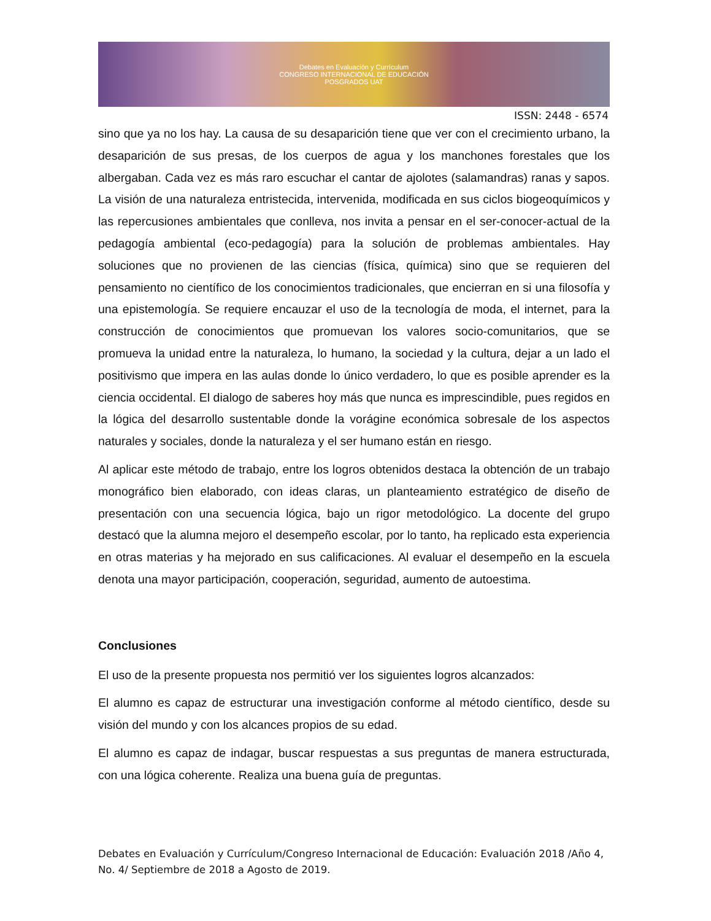Debates en Evaluación y Currículum
CONGRESO INTERNACIONAL DE EDUCACIÓN
POSGRADOS UAT
ISSN: 2448 - 6574
sino que ya no los hay. La causa de su desaparición tiene que ver con el crecimiento urbano, la desaparición de sus presas, de los cuerpos de agua y los manchones forestales que los albergaban. Cada vez es más raro escuchar el cantar de ajolotes (salamandras) ranas y sapos. La visión de una naturaleza entristecida, intervenida, modificada en sus ciclos biogeoquímicos y las repercusiones ambientales que conlleva, nos invita a pensar en el ser-conocer-actual de la pedagogía ambiental (eco-pedagogía) para la solución de problemas ambientales. Hay soluciones que no provienen de las ciencias (física, química) sino que se requieren del pensamiento no científico de los conocimientos tradicionales, que encierran en si una filosofía y una epistemología. Se requiere encauzar el uso de la tecnología de moda, el internet, para la construcción de conocimientos que promuevan los valores socio-comunitarios, que se promueva la unidad entre la naturaleza, lo humano, la sociedad y la cultura, dejar a un lado el positivismo que impera en las aulas donde lo único verdadero, lo que es posible aprender es la ciencia occidental. El dialogo de saberes hoy más que nunca es imprescindible, pues regidos en la lógica del desarrollo sustentable donde la vorágine económica sobresale de los aspectos naturales y sociales, donde la naturaleza y el ser humano están en riesgo.
Al aplicar este método de trabajo, entre los logros obtenidos destaca la obtención de un trabajo monográfico bien elaborado, con ideas claras, un planteamiento estratégico de diseño de presentación con una secuencia lógica, bajo un rigor metodológico. La docente del grupo destacó que la alumna mejoro el desempeño escolar, por lo tanto, ha replicado esta experiencia en otras materias y ha mejorado en sus calificaciones. Al evaluar el desempeño en la escuela denota una mayor participación, cooperación, seguridad, aumento de autoestima.
Conclusiones
El uso de la presente propuesta nos permitió ver los siguientes logros alcanzados:
El alumno es capaz de estructurar una investigación conforme al método científico, desde su visión del mundo y con los alcances propios de su edad.
El alumno es capaz de indagar, buscar respuestas a sus preguntas de manera estructurada, con una lógica coherente. Realiza una buena guía de preguntas.
Debates en Evaluación y Currículum/Congreso Internacional de Educación: Evaluación 2018 /Año 4, No. 4/ Septiembre de 2018 a Agosto de 2019.